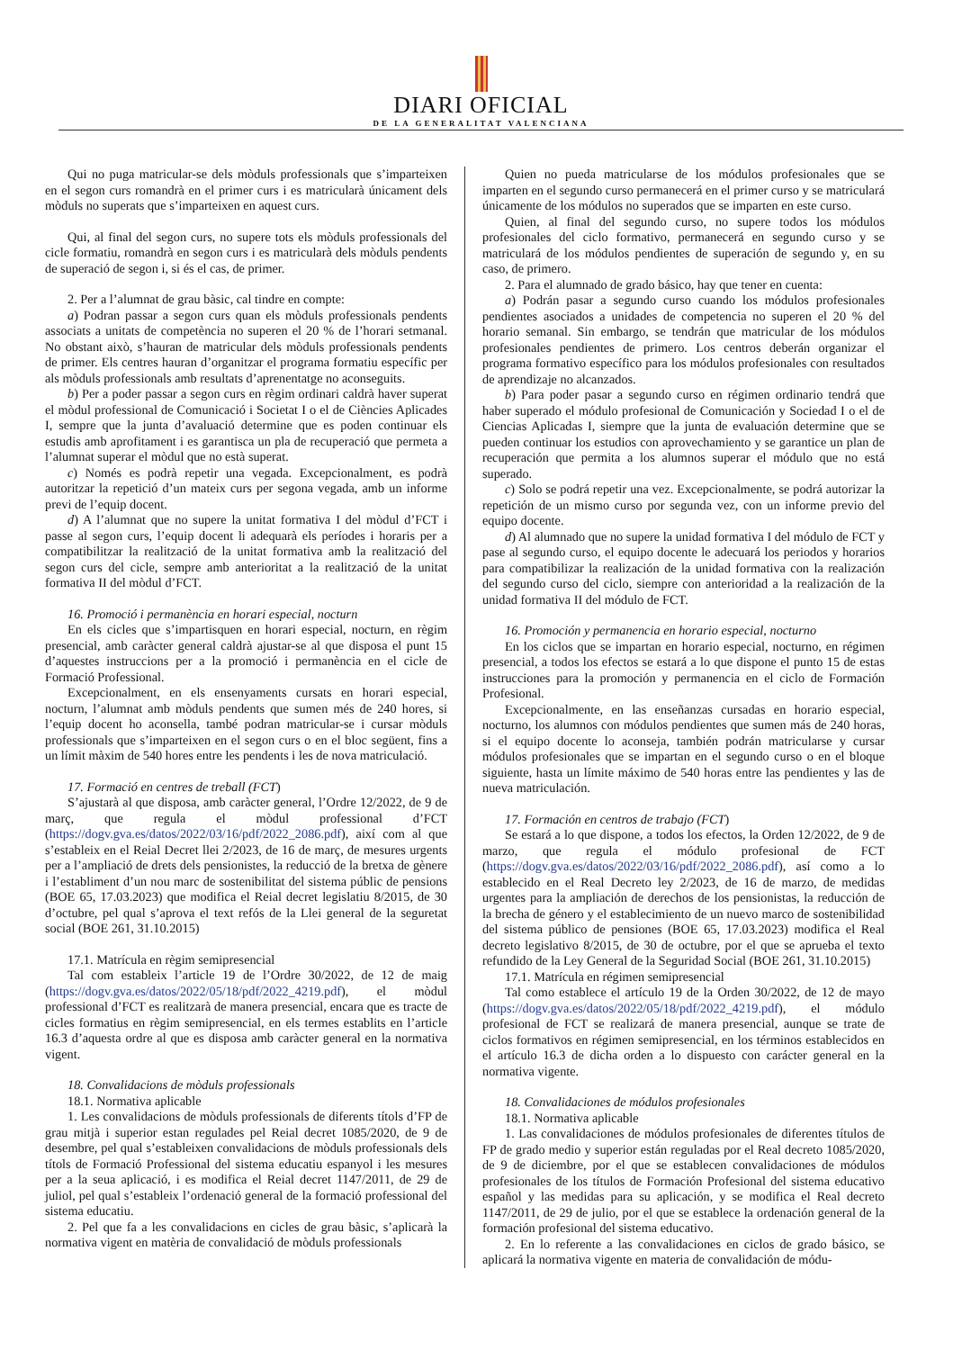DIARI OFICIAL
DE LA GENERALITAT VALENCIANA
Qui no puga matricular-se dels mòduls professionals que s’imparteixen en el segon curs romandrà en el primer curs i es matricularà únicament dels mòduls no superats que s’imparteixen en aquest curs.
Qui, al final del segon curs, no supere tots els mòduls professionals del cicle formatiu, romandrà en segon curs i es matricularà dels mòduls pendents de superació de segon i, si és el cas, de primer.
2. Per a l’alumnat de grau bàsic, cal tindre en compte:
a) Podran passar a segon curs quan els mòduls professionals pendents associats a unitats de competència no superen el 20 % de l’horari setmanal. No obstant això, s’hauran de matricular dels mòduls professionals pendents de primer. Els centres hauran d’organitzar el programa formatiu específic per als mòduls professionals amb resultats d’aprenentatge no aconseguits.
b) Per a poder passar a segon curs en règim ordinari caldrà haver superat el mòdul professional de Comunicació i Societat I o el de Ciències Aplicades I, sempre que la junta d’avaluació determine que es poden continuar els estudis amb aprofitament i es garantisca un pla de recuperació que permeta a l’alumnat superar el mòdul que no està superat.
c) Només es podrà repetir una vegada. Excepcionalment, es podrà autoritzar la repetició d’un mateix curs per segona vegada, amb un informe previ de l’equip docent.
d) A l’alumnat que no supere la unitat formativa I del mòdul d’FCT i passe al segon curs, l’equip docent li adequarà els períodes i horaris per a compatibilitzar la realització de la unitat formativa amb la realització del segon curs del cicle, sempre amb anterioritat a la realització de la unitat formativa II del mòdul d’FCT.
16. Promoció i permanència en horari especial, nocturn
En els cicles que s’impartisquen en horari especial, nocturn, en règim presencial, amb caràcter general caldrà ajustar-se al que disposa el punt 15 d’aquestes instruccions per a la promoció i permanència en el cicle de Formació Professional.
Excepcionalment, en els ensenyaments cursats en horari especial, nocturn, l’alumnat amb mòduls pendents que sumen més de 240 hores, si l’equip docent ho aconsella, també podran matricular-se i cursar mòduls professionals que s’imparteixen en el segon curs o en el bloc següent, fins a un límit màxim de 540 hores entre les pendents i les de nova matriculació.
17. Formació en centres de treball (FCT)
S’ajustarà al que disposa, amb caràcter general, l’Ordre 12/2022, de 9 de març, que regula el mòdul professional d’FCT (https://dogv.gva.es/datos/2022/03/16/pdf/2022_2086.pdf), així com al que s’estableix en el Reial Decret llei 2/2023, de 16 de març, de mesures urgents per a l’ampliació de drets dels pensionistes, la reducció de la bretxa de gènere i l’establiment d’un nou marc de sostenibilitat del sistema públic de pensions (BOE 65, 17.03.2023) que modifica el Reial decret legislatiu 8/2015, de 30 d’octubre, pel qual s’aprova el text refós de la Llei general de la seguretat social (BOE 261, 31.10.2015)
17.1. Matrícula en règim semipresencial
Tal com estableix l’article 19 de l’Ordre 30/2022, de 12 de maig (https://dogv.gva.es/datos/2022/05/18/pdf/2022_4219.pdf), el mòdul professional d’FCT es realitzarà de manera presencial, encara que es tracte de cicles formatius en règim semipresencial, en els termes establits en l’article 16.3 d’aquesta ordre al que es disposa amb caràcter general en la normativa vigent.
18. Convalidacions de mòduls professionals
18.1. Normativa aplicable
1. Les convalidacions de mòduls professionals de diferents títols d’FP de grau mitjà i superior estan regulades pel Reial decret 1085/2020, de 9 de desembre, pel qual s’estableixen convalidacions de mòduls professionals dels títols de Formació Professional del sistema educatiu espanyol i les mesures per a la seua aplicació, i es modifica el Reial decret 1147/2011, de 29 de juliol, pel qual s’estableix l’ordenació general de la formació professional del sistema educatiu.
2. Pel que fa a les convalidacions en cicles de grau bàsic, s’aplicarà la normativa vigent en matèria de convalidació de mòduls professionals
Quien no pueda matricularse de los módulos profesionales que se imparten en el segundo curso permanecerá en el primer curso y se matriculará únicamente de los módulos no superados que se imparten en este curso.
Quien, al final del segundo curso, no supere todos los módulos profesionales del ciclo formativo, permanecerá en segundo curso y se matriculará de los módulos pendientes de superación de segundo y, en su caso, de primero.
2. Para el alumnado de grado básico, hay que tener en cuenta:
a) Podrán pasar a segundo curso cuando los módulos profesionales pendientes asociados a unidades de competencia no superen el 20 % del horario semanal. Sin embargo, se tendrán que matricular de los módulos profesionales pendientes de primero. Los centros deberán organizar el programa formativo específico para los módulos profesionales con resultados de aprendizaje no alcanzados.
b) Para poder pasar a segundo curso en régimen ordinario tendrá que haber superado el módulo profesional de Comunicación y Sociedad I o el de Ciencias Aplicadas I, siempre que la junta de evaluación determine que se pueden continuar los estudios con aprovechamiento y se garantice un plan de recuperación que permita a los alumnos superar el módulo que no está superado.
c) Solo se podrá repetir una vez. Excepcionalmente, se podrá autorizar la repetición de un mismo curso por segunda vez, con un informe previo del equipo docente.
d) Al alumnado que no supere la unidad formativa I del módulo de FCT y pase al segundo curso, el equipo docente le adecuará los periodos y horarios para compatibilizar la realización de la unidad formativa con la realización del segundo curso del ciclo, siempre con anterioridad a la realización de la unidad formativa II del módulo de FCT.
16. Promoción y permanencia en horario especial, nocturno
En los ciclos que se impartan en horario especial, nocturno, en régimen presencial, a todos los efectos se estará a lo que dispone el punto 15 de estas instrucciones para la promoción y permanencia en el ciclo de Formación Profesional.
Excepcionalmente, en las enseñanzas cursadas en horario especial, nocturno, los alumnos con módulos pendientes que sumen más de 240 horas, si el equipo docente lo aconseja, también podrán matricularse y cursar módulos profesionales que se impartan en el segundo curso o en el bloque siguiente, hasta un límite máximo de 540 horas entre las pendientes y las de nueva matriculación.
17. Formación en centros de trabajo (FCT)
Se estará a lo que dispone, a todos los efectos, la Orden 12/2022, de 9 de marzo, que regula el módulo profesional de FCT (https://dogv.gva.es/datos/2022/03/16/pdf/2022_2086.pdf), así como a lo establecido en el Real Decreto ley 2/2023, de 16 de marzo, de medidas urgentes para la ampliación de derechos de los pensionistas, la reducción de la brecha de género y el establecimiento de un nuevo marco de sostenibilidad del sistema público de pensiones (BOE 65, 17.03.2023) modifica el Real decreto legislativo 8/2015, de 30 de octubre, por el que se aprueba el texto refundido de la Ley General de la Seguridad Social (BOE 261, 31.10.2015)
17.1. Matrícula en régimen semipresencial
Tal como establece el artículo 19 de la Orden 30/2022, de 12 de mayo (https://dogv.gva.es/datos/2022/05/18/pdf/2022_4219.pdf), el módulo profesional de FCT se realizará de manera presencial, aunque se trate de ciclos formativos en régimen semipresencial, en los términos establecidos en el artículo 16.3 de dicha orden a lo dispuesto con carácter general en la normativa vigente.
18. Convalidaciones de módulos profesionales
18.1. Normativa aplicable
1. Las convalidaciones de módulos profesionales de diferentes títulos de FP de grado medio y superior están reguladas por el Real decreto 1085/2020, de 9 de diciembre, por el que se establecen convalidaciones de módulos profesionales de los títulos de Formación Profesional del sistema educativo español y las medidas para su aplicación, y se modifica el Real decreto 1147/2011, de 29 de julio, por el que se establece la ordenación general de la formación profesional del sistema educativo.
2. En lo referente a las convalidaciones en ciclos de grado básico, se aplicará la normativa vigente en materia de convalidación de módu-